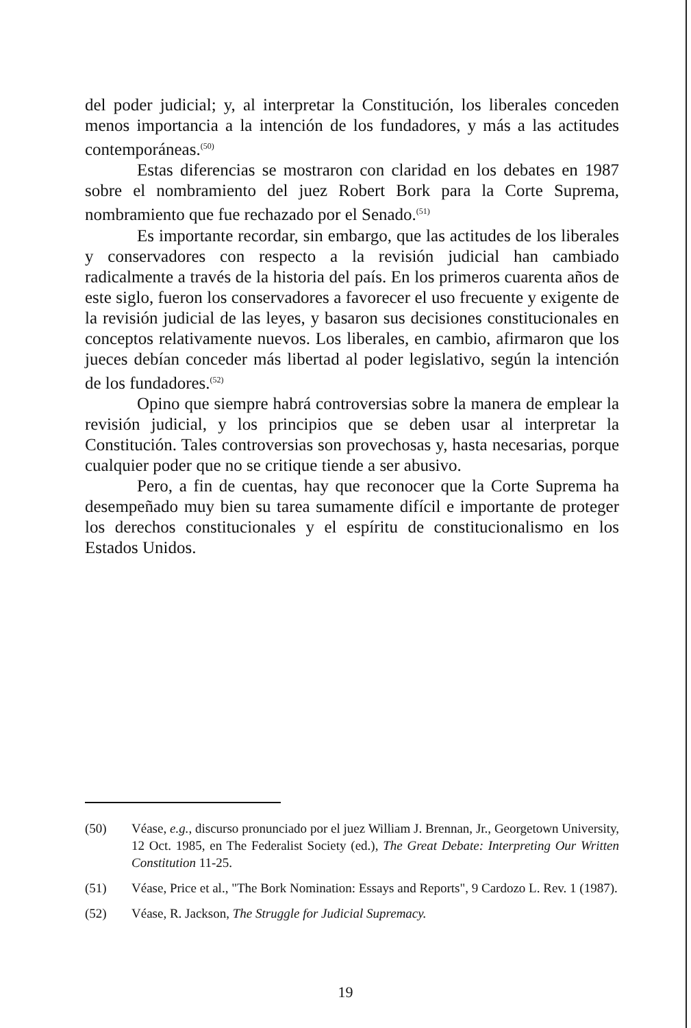del poder judicial; y, al interpretar la Constitución, los liberales conceden menos importancia a la intención de los fundadores, y más a las actitudes contemporáneas.<sup>(50)</sup>
Estas diferencias se mostraron con claridad en los debates en 1987 sobre el nombramiento del juez Robert Bork para la Corte Suprema, nombramiento que fue rechazado por el Senado.<sup>(51)</sup>
Es importante recordar, sin embargo, que las actitudes de los liberales y conservadores con respecto a la revisión judicial han cambiado radicalmente a través de la historia del país. En los primeros cuarenta años de este siglo, fueron los conservadores a favorecer el uso frecuente y exigente de la revisión judicial de las leyes, y basaron sus decisiones constitucionales en conceptos relativamente nuevos. Los liberales, en cambio, afirmaron que los jueces debían conceder más libertad al poder legislativo, según la intención de los fundadores.<sup>(52)</sup>
Opino que siempre habrá controversias sobre la manera de emplear la revisión judicial, y los principios que se deben usar al interpretar la Constitución. Tales controversias son provechosas y, hasta necesarias, porque cualquier poder que no se critique tiende a ser abusivo.
Pero, a fin de cuentas, hay que reconocer que la Corte Suprema ha desempeñado muy bien su tarea sumamente difícil e importante de proteger los derechos constitucionales y el espíritu de constitucionalismo en los Estados Unidos.
(50) Véase, e.g., discurso pronunciado por el juez William J. Brennan, Jr., Georgetown University, 12 Oct. 1985, en The Federalist Society (ed.), The Great Debate: Interpreting Our Written Constitution 11-25.
(51) Véase, Price et al., "The Bork Nomination: Essays and Reports", 9 Cardozo L. Rev. 1 (1987).
(52) Véase, R. Jackson, The Struggle for Judicial Supremacy.
19